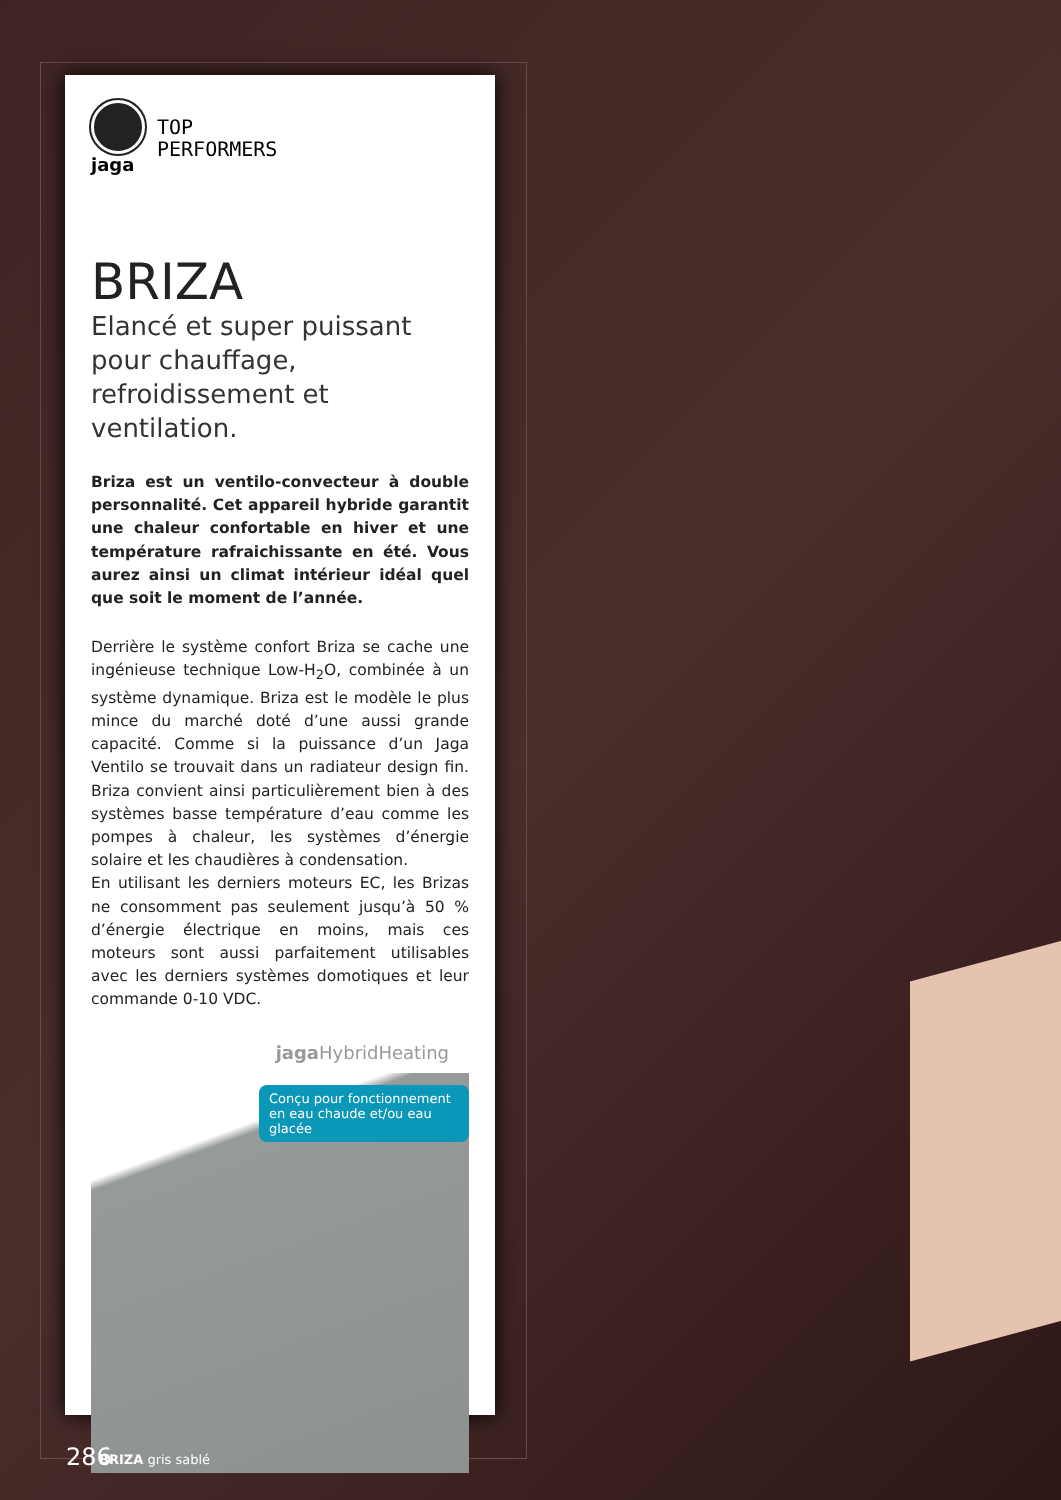jaga
TOP
PERFORMERS
BRIZA
Elancé et super puissant pour chauffage, refroidissement et ventilation.
Briza est un ventilo-convecteur à double personnalité. Cet appareil hybride garantit une chaleur confortable en hiver et une température rafraichissante en été. Vous aurez ainsi un climat intérieur idéal quel que soit le moment de l’année.
Derrière le système confort Briza se cache une ingénieuse technique Low-H<sub>2</sub>O, combinée à un système dynamique. Briza est le modèle le plus mince du marché doté d’une aussi grande capacité. Comme si la puissance d’un Jaga Ventilo se trouvait dans un radiateur design fin. Briza convient ainsi particulièrement bien à des systèmes basse température d’eau comme les pompes à chaleur, les systèmes d’énergie solaire et les chaudières à condensation.
En utilisant les derniers moteurs EC, les Brizas ne consomment pas seulement jusqu’à 50 % d’énergie électrique en moins, mais ces moteurs sont aussi parfaitement utilisables avec les derniers systèmes domotiques et leur commande 0-10 VDC.
jaga HybridHeating
Conçu pour fonctionnement en eau chaude et/ou eau glacée
BRIZA gris sablé
286